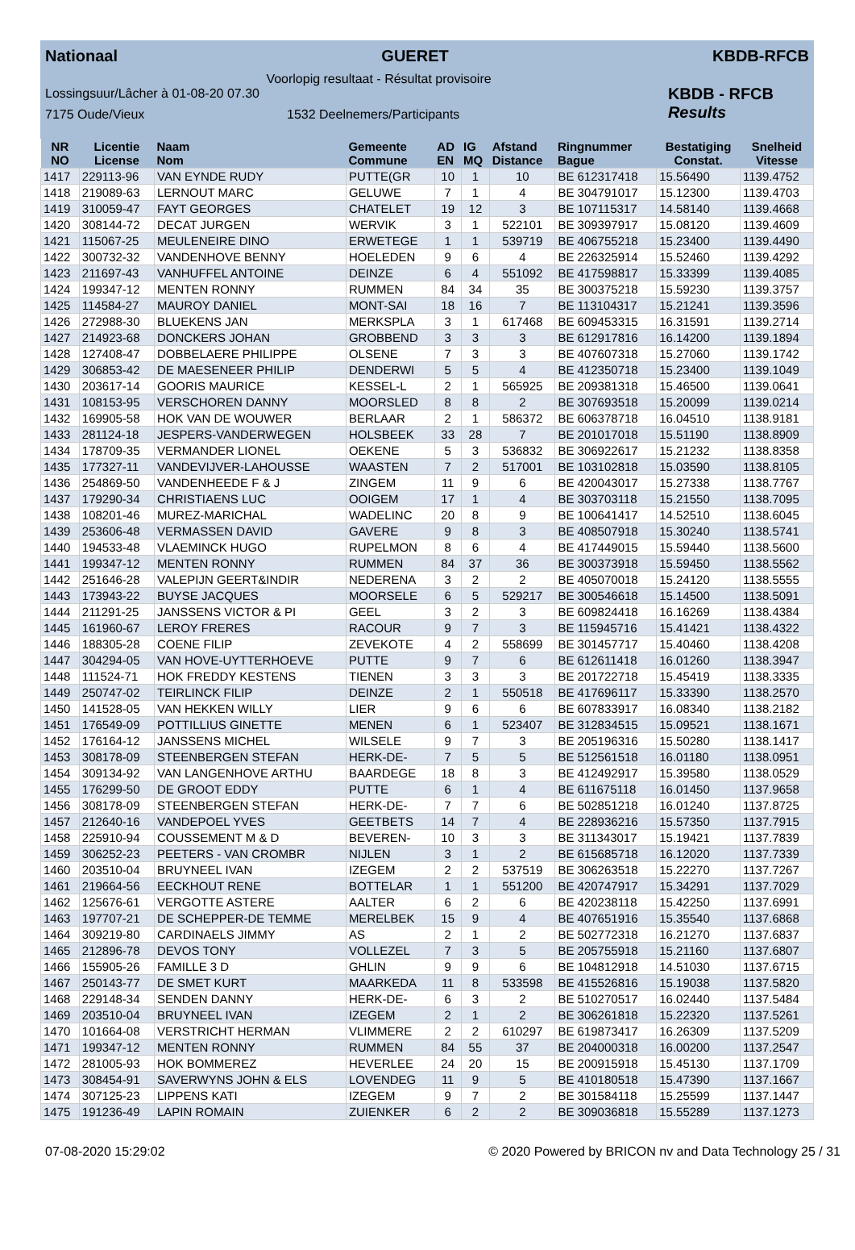Nationaal GUERET KBDB-RFCB
Voorlopig resultaat - Résultat provisoire
Lossingsuur/Lâcher à 01-08-20 07.30
7175 Oude/Vieux 1532 Deelnemers/Participants
KBDB - RFCB
Results
| NR NO | Licentie License | Naam Nom | Gemeente Commune | AD EN | IG MQ | Afstand Distance | Ringnummer Bague | Bestatiging Constat. | Snelheid Vitesse |
| --- | --- | --- | --- | --- | --- | --- | --- | --- | --- |
| 1417 | 229113-96 | VAN EYNDE RUDY | PUTTE(GR | 10 | 1 | 10 | BE 612317418 | 15.56490 | 1139.4752 |
| 1418 | 219089-63 | LERNOUT MARC | GELUWE | 7 | 1 | 4 | BE 304791017 | 15.12300 | 1139.4703 |
| 1419 | 310059-47 | FAYT GEORGES | CHATELET | 19 | 12 | 3 | BE 107115317 | 14.58140 | 1139.4668 |
| 1420 | 308144-72 | DECAT JURGEN | WERVIK | 3 | 1 | 522101 | BE 309397917 | 15.08120 | 1139.4609 |
| 1421 | 115067-25 | MEULENEIRE DINO | ERWETEGE | 1 | 1 | 539719 | BE 406755218 | 15.23400 | 1139.4490 |
| 1422 | 300732-32 | VANDENHOVE BENNY | HOELEDEN | 9 | 6 | 4 | BE 226325914 | 15.52460 | 1139.4292 |
| 1423 | 211697-43 | VANHUFFEL ANTOINE | DEINZE | 6 | 4 | 551092 | BE 417598817 | 15.33399 | 1139.4085 |
| 1424 | 199347-12 | MENTEN RONNY | RUMMEN | 84 | 34 | 35 | BE 300375218 | 15.59230 | 1139.3757 |
| 1425 | 114584-27 | MAUROY DANIEL | MONT-SAI | 18 | 16 | 7 | BE 113104317 | 15.21241 | 1139.3596 |
| 1426 | 272988-30 | BLUEKENS JAN | MERKSPLA | 3 | 1 | 617468 | BE 609453315 | 16.31591 | 1139.2714 |
| 1427 | 214923-68 | DONCKERS JOHAN | GROBBEND | 3 | 3 | 3 | BE 612917816 | 16.14200 | 1139.1894 |
| 1428 | 127408-47 | DOBBELAERE PHILIPPE | OLSENE | 7 | 3 | 3 | BE 407607318 | 15.27060 | 1139.1742 |
| 1429 | 306853-42 | DE MAESENEER PHILIP | DENDERWI | 5 | 5 | 4 | BE 412350718 | 15.23400 | 1139.1049 |
| 1430 | 203617-14 | GOORIS MAURICE | KESSEL-L | 2 | 1 | 565925 | BE 209381318 | 15.46500 | 1139.0641 |
| 1431 | 108153-95 | VERSCHOREN DANNY | MOORSLED | 8 | 8 | 2 | BE 307693518 | 15.20099 | 1139.0214 |
| 1432 | 169905-58 | HOK VAN DE WOUWER | BERLAAR | 2 | 1 | 586372 | BE 606378718 | 16.04510 | 1138.9181 |
| 1433 | 281124-18 | JESPERS-VANDERWEGEN | HOLSBEEK | 33 | 28 | 7 | BE 201017018 | 15.51190 | 1138.8909 |
| 1434 | 178709-35 | VERMANDER LIONEL | OEKENE | 5 | 3 | 536832 | BE 306922617 | 15.21232 | 1138.8358 |
| 1435 | 177327-11 | VANDEVIJVER-LAHOUSSE | WAASTEN | 7 | 2 | 517001 | BE 103102818 | 15.03590 | 1138.8105 |
| 1436 | 254869-50 | VANDENHEEDE F & J | ZINGEM | 11 | 9 | 6 | BE 420043017 | 15.27338 | 1138.7767 |
| 1437 | 179290-34 | CHRISTIAENS LUC | OOIGEM | 17 | 1 | 4 | BE 303703118 | 15.21550 | 1138.7095 |
| 1438 | 108201-46 | MUREZ-MARICHAL | WADELINC | 20 | 8 | 9 | BE 100641417 | 14.52510 | 1138.6045 |
| 1439 | 253606-48 | VERMASSEN DAVID | GAVERE | 9 | 8 | 3 | BE 408507918 | 15.30240 | 1138.5741 |
| 1440 | 194533-48 | VLAEMINCK HUGO | RUPELMON | 8 | 6 | 4 | BE 417449015 | 15.59440 | 1138.5600 |
| 1441 | 199347-12 | MENTEN RONNY | RUMMEN | 84 | 37 | 36 | BE 300373918 | 15.59450 | 1138.5562 |
| 1442 | 251646-28 | VALEPIJN GEERT&INDIR | NEDERENA | 3 | 2 | 2 | BE 405070018 | 15.24120 | 1138.5555 |
| 1443 | 173943-22 | BUYSE JACQUES | MOORSELE | 6 | 5 | 529217 | BE 300546618 | 15.14500 | 1138.5091 |
| 1444 | 211291-25 | JANSSENS VICTOR & PI | GEEL | 3 | 2 | 3 | BE 609824418 | 16.16269 | 1138.4384 |
| 1445 | 161960-67 | LEROY FRERES | RACOUR | 9 | 7 | 3 | BE 115945716 | 15.41421 | 1138.4322 |
| 1446 | 188305-28 | COENE FILIP | ZEVEKOTE | 4 | 2 | 558699 | BE 301457717 | 15.40460 | 1138.4208 |
| 1447 | 304294-05 | VAN HOVE-UYTTERHOEVE | PUTTE | 9 | 7 | 6 | BE 612611418 | 16.01260 | 1138.3947 |
| 1448 | 111524-71 | HOK FREDDY KESTENS | TIENEN | 3 | 3 | 3 | BE 201722718 | 15.45419 | 1138.3335 |
| 1449 | 250747-02 | TEIRLINCK FILIP | DEINZE | 2 | 1 | 550518 | BE 417696117 | 15.33390 | 1138.2570 |
| 1450 | 141528-05 | VAN HEKKEN WILLY | LIER | 9 | 6 | 6 | BE 607833917 | 16.08340 | 1138.2182 |
| 1451 | 176549-09 | POTTILLIUS GINETTE | MENEN | 6 | 1 | 523407 | BE 312834515 | 15.09521 | 1138.1671 |
| 1452 | 176164-12 | JANSSENS MICHEL | WILSELE | 9 | 7 | 3 | BE 205196316 | 15.50280 | 1138.1417 |
| 1453 | 308178-09 | STEENBERGEN STEFAN | HERK-DE- | 7 | 5 | 5 | BE 512561518 | 16.01180 | 1138.0951 |
| 1454 | 309134-92 | VAN LANGENHOVE ARTHU | BAARDEGE | 18 | 8 | 3 | BE 412492917 | 15.39580 | 1138.0529 |
| 1455 | 176299-50 | DE GROOT EDDY | PUTTE | 6 | 1 | 4 | BE 611675118 | 16.01450 | 1137.9658 |
| 1456 | 308178-09 | STEENBERGEN STEFAN | HERK-DE- | 7 | 7 | 6 | BE 502851218 | 16.01240 | 1137.8725 |
| 1457 | 212640-16 | VANDEPOEL YVES | GEETBETS | 14 | 7 | 4 | BE 228936216 | 15.57350 | 1137.7915 |
| 1458 | 225910-94 | COUSSEMENT M & D | BEVEREN- | 10 | 3 | 3 | BE 311343017 | 15.19421 | 1137.7839 |
| 1459 | 306252-23 | PEETERS - VAN CROMBR | NIJLEN | 3 | 1 | 2 | BE 615685718 | 16.12020 | 1137.7339 |
| 1460 | 203510-04 | BRUYNEEL IVAN | IZEGEM | 2 | 2 | 537519 | BE 306263518 | 15.22270 | 1137.7267 |
| 1461 | 219664-56 | EECKHOUT RENE | BOTTELAR | 1 | 1 | 551200 | BE 420747917 | 15.34291 | 1137.7029 |
| 1462 | 125676-61 | VERGOTTE ASTERE | AALTER | 6 | 2 | 6 | BE 420238118 | 15.42250 | 1137.6991 |
| 1463 | 197707-21 | DE SCHEPPER-DE TEMME | MERELBEK | 15 | 9 | 4 | BE 407651916 | 15.35540 | 1137.6868 |
| 1464 | 309219-80 | CARDINAELS JIMMY | AS | 2 | 1 | 2 | BE 502772318 | 16.21270 | 1137.6837 |
| 1465 | 212896-78 | DEVOS TONY | VOLLEZEL | 7 | 3 | 5 | BE 205755918 | 15.21160 | 1137.6807 |
| 1466 | 155905-26 | FAMILLE 3 D | GHLIN | 9 | 9 | 6 | BE 104812918 | 14.51030 | 1137.6715 |
| 1467 | 250143-77 | DE SMET KURT | MAARKEDA | 11 | 8 | 533598 | BE 415526816 | 15.19038 | 1137.5820 |
| 1468 | 229148-34 | SENDEN DANNY | HERK-DE- | 6 | 3 | 2 | BE 510270517 | 16.02440 | 1137.5484 |
| 1469 | 203510-04 | BRUYNEEL IVAN | IZEGEM | 2 | 1 | 2 | BE 306261818 | 15.22320 | 1137.5261 |
| 1470 | 101664-08 | VERSTRICHT HERMAN | VLIMMERE | 2 | 2 | 610297 | BE 619873417 | 16.26309 | 1137.5209 |
| 1471 | 199347-12 | MENTEN RONNY | RUMMEN | 84 | 55 | 37 | BE 204000318 | 16.00200 | 1137.2547 |
| 1472 | 281005-93 | HOK BOMMEREZ | HEVERLEE | 24 | 20 | 15 | BE 200915918 | 15.45130 | 1137.1709 |
| 1473 | 308454-91 | SAVERWYNS JOHN & ELS | LOVENDEG | 11 | 9 | 5 | BE 410180518 | 15.47390 | 1137.1667 |
| 1474 | 307125-23 | LIPPENS KATI | IZEGEM | 9 | 7 | 2 | BE 301584118 | 15.25599 | 1137.1447 |
| 1475 | 191236-49 | LAPIN ROMAIN | ZUIENKER | 6 | 2 | 2 | BE 309036818 | 15.55289 | 1137.1273 |
07-08-2020 15:29:02 © 2020 Powered by BRICON nv and Data Technology 25 / 31